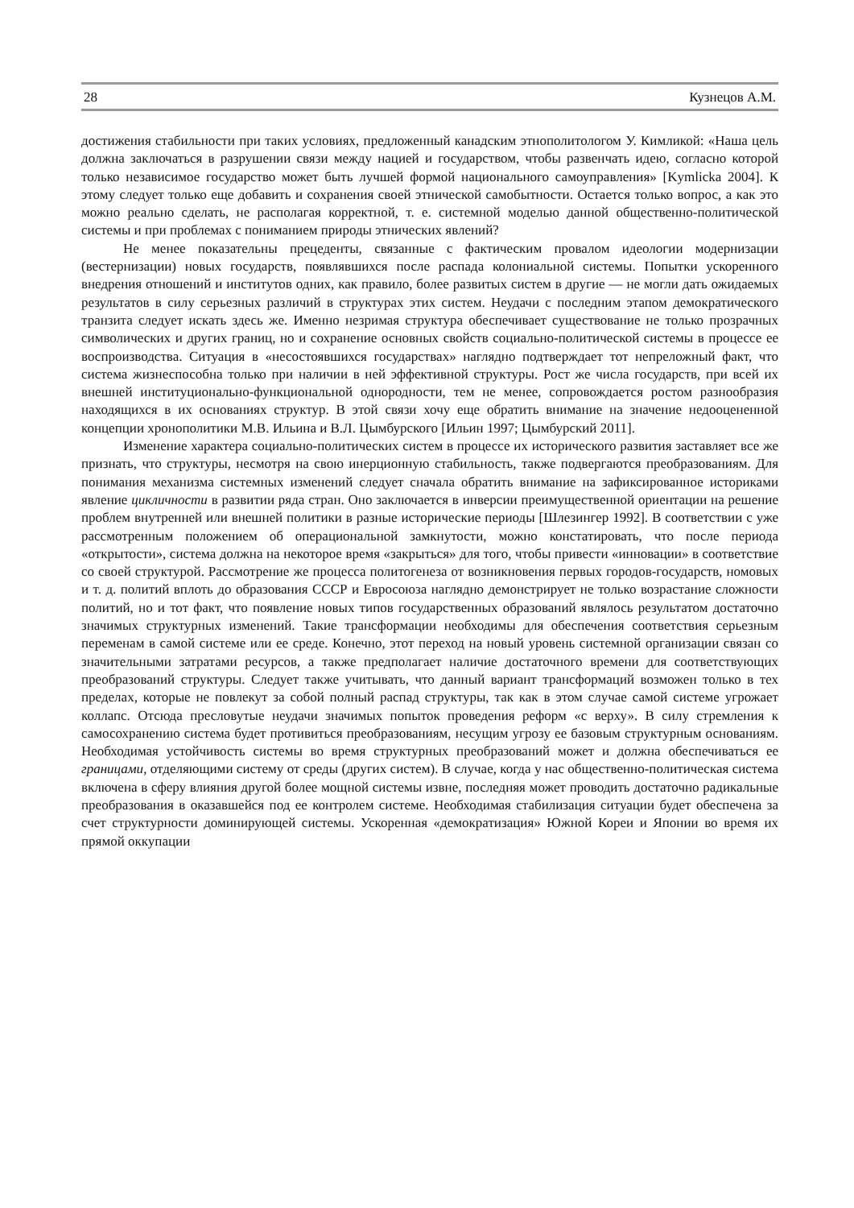28 Кузнецов А.М.
достижения стабильности при таких условиях, предложенный канадским этнополитологом У. Кимликой: «Наша цель должна заключаться в разрушении связи между нацией и государством, чтобы развенчать идею, согласно которой только независимое государство может быть лучшей формой национального самоуправления» [Kymlicka 2004]. К этому следует только еще добавить и сохранения своей этнической самобытности. Остается только вопрос, а как это можно реально сделать, не располагая корректной, т. е. системной моделью данной общественно-политической системы и при проблемах с пониманием природы этнических явлений?
Не менее показательны прецеденты, связанные с фактическим провалом идеологии модернизации (вестернизации) новых государств, появлявшихся после распада колониальной системы. Попытки ускоренного внедрения отношений и институтов одних, как правило, более развитых систем в другие — не могли дать ожидаемых результатов в силу серьезных различий в структурах этих систем. Неудачи с последним этапом демократического транзита следует искать здесь же. Именно незримая структура обеспечивает существование не только прозрачных символических и других границ, но и сохранение основных свойств социально-политической системы в процессе ее воспроизводства. Ситуация в «несостоявшихся государствах» наглядно подтверждает тот непреложный факт, что система жизнеспособна только при наличии в ней эффективной структуры. Рост же числа государств, при всей их внешней институционально-функциональной однородности, тем не менее, сопровождается ростом разнообразия находящихся в их основаниях структур. В этой связи хочу еще обратить внимание на значение недооцененной концепции хронополитики М.В. Ильина и В.Л. Цымбурского [Ильин 1997; Цымбурский 2011].
Изменение характера социально-политических систем в процессе их исторического развития заставляет все же признать, что структуры, несмотря на свою инерционную стабильность, также подвергаются преобразованиям. Для понимания механизма системных изменений следует сначала обратить внимание на зафиксированное историками явление цикличности в развитии ряда стран. Оно заключается в инверсии преимущественной ориентации на решение проблем внутренней или внешней политики в разные исторические периоды [Шлезингер 1992]. В соответствии с уже рассмотренным положением об операциональной замкнутости, можно констатировать, что после периода «открытости», система должна на некоторое время «закрыться» для того, чтобы привести «инновации» в соответствие со своей структурой. Рассмотрение же процесса политогенеза от возникновения первых городов-государств, номовых и т. д. политий вплоть до образования СССР и Евросоюза наглядно демонстрирует не только возрастание сложности политий, но и тот факт, что появление новых типов государственных образований являлось результатом достаточно значимых структурных изменений. Такие трансформации необходимы для обеспечения соответствия серьезным переменам в самой системе или ее среде. Конечно, этот переход на новый уровень системной организации связан со значительными затратами ресурсов, а также предполагает наличие достаточного времени для соответствующих преобразований структуры. Следует также учитывать, что данный вариант трансформаций возможен только в тех пределах, которые не повлекут за собой полный распад структуры, так как в этом случае самой системе угрожает коллапс. Отсюда пресловутые неудачи значимых попыток проведения реформ «с верху». В силу стремления к самосохранению система будет противиться преобразованиям, несущим угрозу ее базовым структурным основаниям. Необходимая устойчивость системы во время структурных преобразований может и должна обеспечиваться ее границами, отделяющими систему от среды (других систем). В случае, когда у нас общественно-политическая система включена в сферу влияния другой более мощной системы извне, последняя может проводить достаточно радикальные преобразования в оказавшейся под ее контролем системе. Необходимая стабилизация ситуации будет обеспечена за счет структурности доминирующей системы. Ускоренная «демократизация» Южной Кореи и Японии во время их прямой оккупации